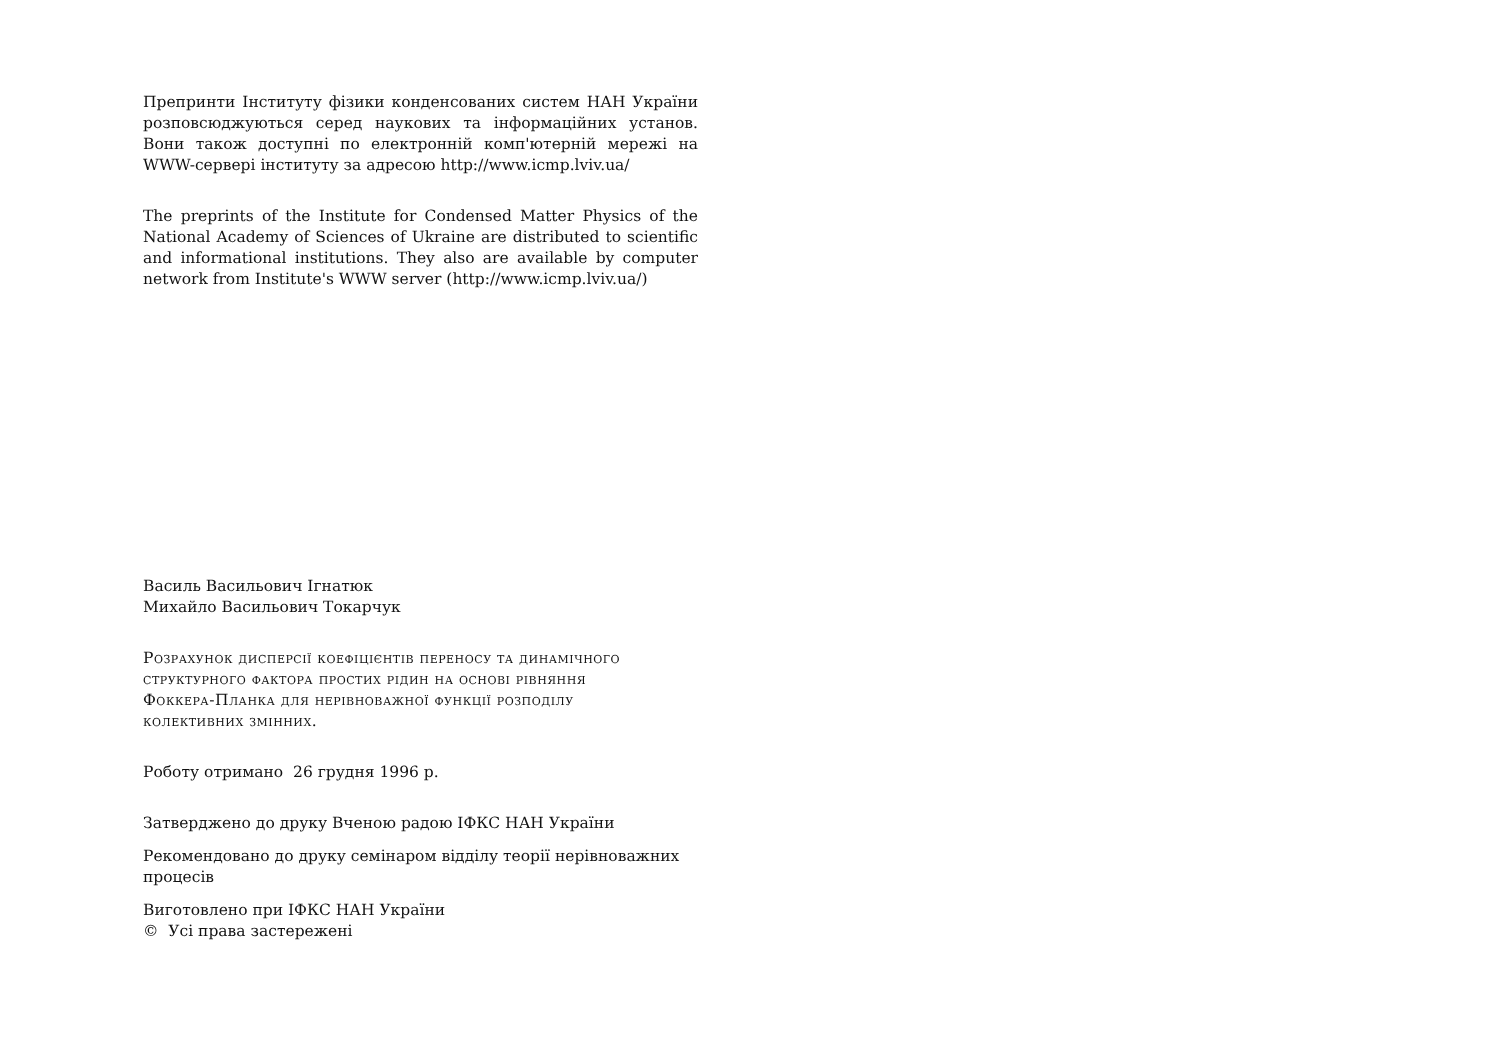Препринти Інституту фізики конденсованих систем НАН України розповсюджуються серед наукових та інформаційних установ. Вони також доступні по електронній комп'ютерній мережі на WWW-сервері інституту за адресою http://www.icmp.lviv.ua/
The preprints of the Institute for Condensed Matter Physics of the National Academy of Sciences of Ukraine are distributed to scientific and informational institutions. They also are available by computer network from Institute's WWW server (http://www.icmp.lviv.ua/)
Василь Васильович Ігнатюк
Михайло Васильович Токарчук
Розрахунок дисперсії коефіцієнтів переносу та динамічного структурного фактора простих рідин на основі рівняння Фоккера-Планка для нерівноважної функції розподілу колективних змінних.
Роботу отримано 26 грудня 1996 р.
Затверджено до друку Вченою радою ІФКС НАН України
Рекомендовано до друку семінаром відділу теорії нерівноважних процесів
Виготовлено при ІФКС НАН України
© Усі права застережені